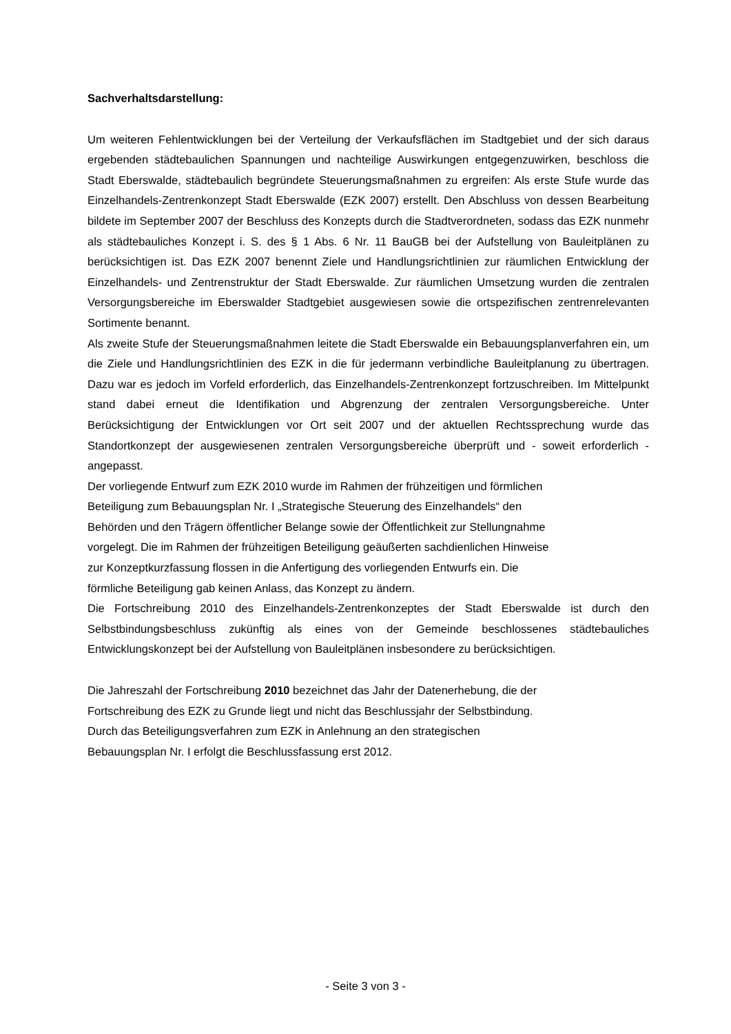Sachverhaltsdarstellung:
Um weiteren Fehlentwicklungen bei der Verteilung der Verkaufsflächen im Stadtgebiet und der sich daraus ergebenden städtebaulichen Spannungen und nachteilige Auswirkungen entgegenzuwirken, beschloss die Stadt Eberswalde, städtebaulich begründete Steuerungsmaßnahmen zu ergreifen: Als erste Stufe wurde das Einzelhandels-Zentrenkonzept Stadt Eberswalde (EZK 2007) erstellt. Den Abschluss von dessen Bearbeitung bildete im September 2007 der Beschluss des Konzepts durch die Stadtverordneten, sodass das EZK nunmehr als städtebauliches Konzept i. S. des § 1 Abs. 6 Nr. 11 BauGB bei der Aufstellung von Bauleitplänen zu berücksichtigen ist. Das EZK 2007 benennt Ziele und Handlungsrichtlinien zur räumlichen Entwicklung der Einzelhandels- und Zentrenstruktur der Stadt Eberswalde. Zur räumlichen Umsetzung wurden die zentralen Versorgungsbereiche im Eberswalder Stadtgebiet ausgewiesen sowie die ortspezifischen zentrenrelevanten Sortimente benannt.
Als zweite Stufe der Steuerungsmaßnahmen leitete die Stadt Eberswalde ein Bebauungsplanverfahren ein, um die Ziele und Handlungsrichtlinien des EZK in die für jedermann verbindliche Bauleitplanung zu übertragen. Dazu war es jedoch im Vorfeld erforderlich, das Einzelhandels-Zentrenkonzept fortzuschreiben. Im Mittelpunkt stand dabei erneut die Identifikation und Abgrenzung der zentralen Versorgungsbereiche. Unter Berücksichtigung der Entwicklungen vor Ort seit 2007 und der aktuellen Rechtssprechung wurde das Standortkonzept der ausgewiesenen zentralen Versorgungsbereiche überprüft und - soweit erforderlich - angepasst.
Der vorliegende Entwurf zum EZK 2010 wurde im Rahmen der frühzeitigen und förmlichen
Beteiligung zum Bebauungsplan Nr. I „Strategische Steuerung des Einzelhandels“ den
Behörden und den Trägern öffentlicher Belange sowie der Öffentlichkeit zur Stellungnahme
vorgelegt. Die im Rahmen der frühzeitigen Beteiligung geäußerten sachdienlichen Hinweise
zur Konzeptkurzfassung flossen in die Anfertigung des vorliegenden Entwurfs ein. Die
förmliche Beteiligung gab keinen Anlass, das Konzept zu ändern.
Die Fortschreibung 2010 des Einzelhandels-Zentrenkonzeptes der Stadt Eberswalde ist durch den Selbstbindungsbeschluss zukünftig als eines von der Gemeinde beschlossenes städtebauliches Entwicklungskonzept bei der Aufstellung von Bauleitplänen insbesondere zu berücksichtigen.
Die Jahreszahl der Fortschreibung 2010 bezeichnet das Jahr der Datenerhebung, die der
Fortschreibung des EZK zu Grunde liegt und nicht das Beschlussjahr der Selbstbindung.
Durch das Beteiligungsverfahren zum EZK in Anlehnung an den strategischen
Bebauungsplan Nr. I erfolgt die Beschlussfassung erst 2012.
- Seite 3 von 3 -